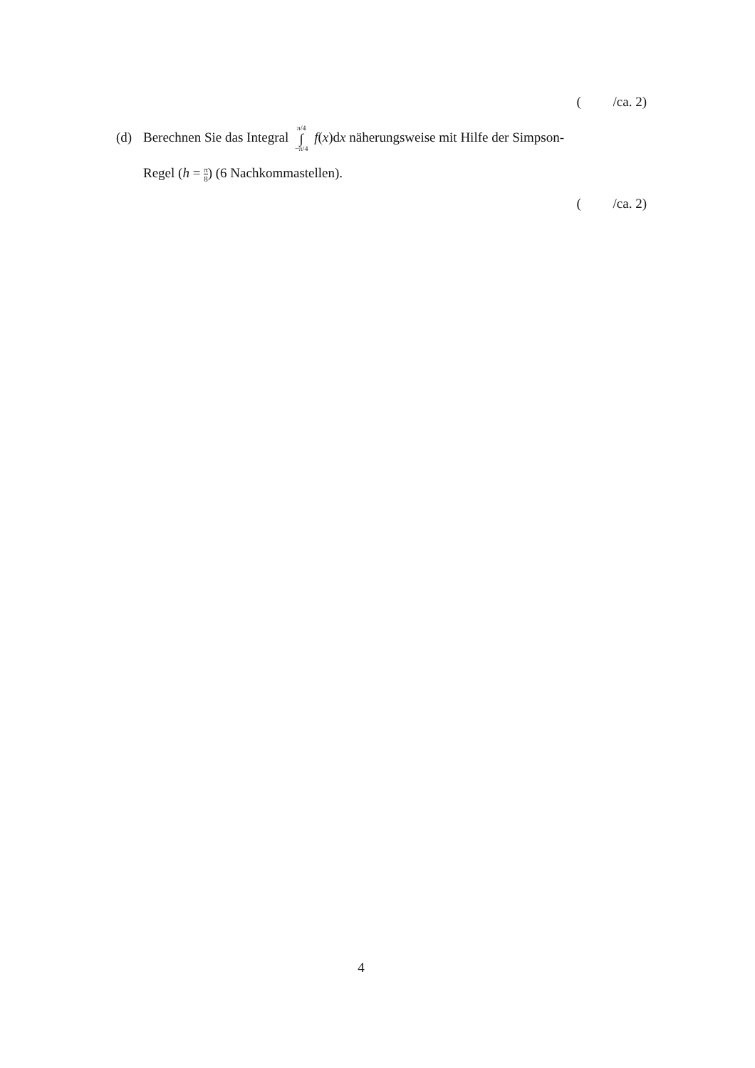( /ca. 2)
(d) Berechnen Sie das Integral π/4 ∫ −π/4 f(x)dx näherungsweise mit Hilfe der Simpson-
Regel (h = π 8) (6 Nachkommastellen).
( /ca. 2)
4